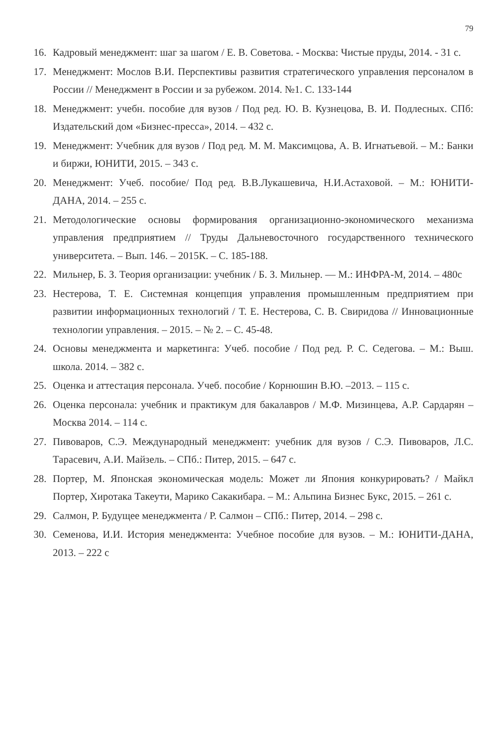79
16. Кадровый менеджмент: шаг за шагом / Е. В. Советова. - Москва: Чистые пруды, 2014. - 31 с.
17. Менеджмент: Мослов В.И. Перспективы развития стратегического управления персоналом в России // Менеджмент в России и за рубежом. 2014. №1. С. 133-144
18. Менеджмент: учебн. пособие для вузов / Под ред. Ю. В. Кузнецова, В. И. Подлесных. СПб: Издательский дом «Бизнес-пресса», 2014. – 432 с.
19. Менеджмент: Учебник для вузов / Под ред. М. М. Максимцова, А. В. Игнатьевой. – М.: Банки и биржи, ЮНИТИ, 2015. – 343 с.
20. Менеджмент: Учеб. пособие/ Под ред. В.В.Лукашевича, Н.И.Астаховой. – М.: ЮНИТИ-ДАНА, 2014. – 255 с.
21. Методологические основы формирования организационно-экономического механизма управления предприятием // Труды Дальневосточного государственного технического университета. – Вып. 146. – 2015К. – С. 185-188.
22. Мильнер, Б. З. Теория организации: учебник / Б. З. Мильнер. — М.: ИНФРА-М, 2014. – 480с
23. Нестерова, Т. Е. Системная концепция управления промышленным предприятием при развитии информационных технологий / Т. Е. Нестерова, С. В. Свиридова // Инновационные технологии управления. – 2015. – № 2. – С. 45-48.
24. Основы менеджмента и маркетинга: Учеб. пособие / Под ред. Р. С. Седегова. – М.: Выш. школа. 2014. – 382 с.
25. Оценка и аттестация персонала. Учеб. пособие / Корнюшин В.Ю. –2013. – 115 с.
26. Оценка персонала: учебник и практикум для бакалавров / М.Ф. Мизинцева, А.Р. Сардарян – Москва 2014. – 114 с.
27. Пивоваров, С.Э. Международный менеджмент: учебник для вузов / С.Э. Пивоваров, Л.С. Тарасевич, А.И. Майзель. – СПб.: Питер, 2015. – 647 с.
28. Портер, М. Японская экономическая модель: Может ли Япония конкурировать? / Майкл Портер, Хиротака Такеути, Марико Сакакибара. – М.: Альпина Бизнес Букс, 2015. – 261 с.
29. Салмон, Р. Будущее менеджмента / Р. Салмон – СПб.: Питер, 2014. – 298 с.
30. Семенова, И.И. История менеджмента: Учебное пособие для вузов. – М.: ЮНИТИ-ДАНА, 2013. – 222 с